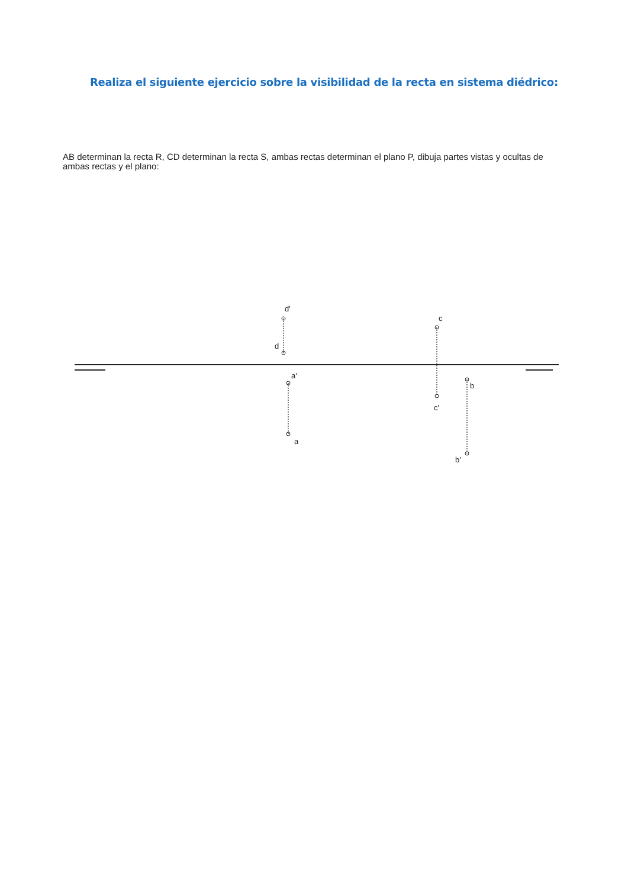Realiza el siguiente ejercicio sobre la visibilidad de la recta en sistema diédrico:
AB determinan la recta R, CD determinan la recta S, ambas rectas determinan el plano P, dibuja partes vistas y ocultas de ambas rectas y el plano:
d'
d
c
c'
a'
a
b
b'